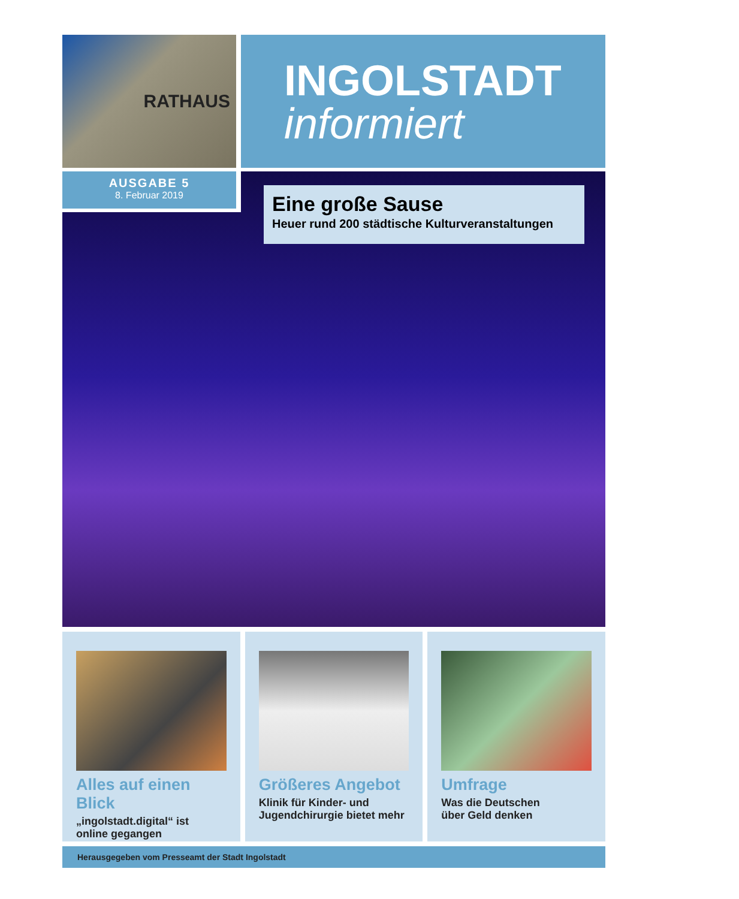RATHAUS
INGOLSTADT
informiert
AUSGABE 5
8. Februar 2019
Eine große Sause
Heuer rund 200 städtische Kulturveranstaltungen
Alles auf einen Blick
„ingolstadt.digital“ ist
online gegangen
Größeres Angebot
Klinik für Kinder- und
Jugendchirurgie bietet mehr
Umfrage
Was die Deutschen
über Geld denken
Herausgegeben vom Presseamt der Stadt Ingolstadt